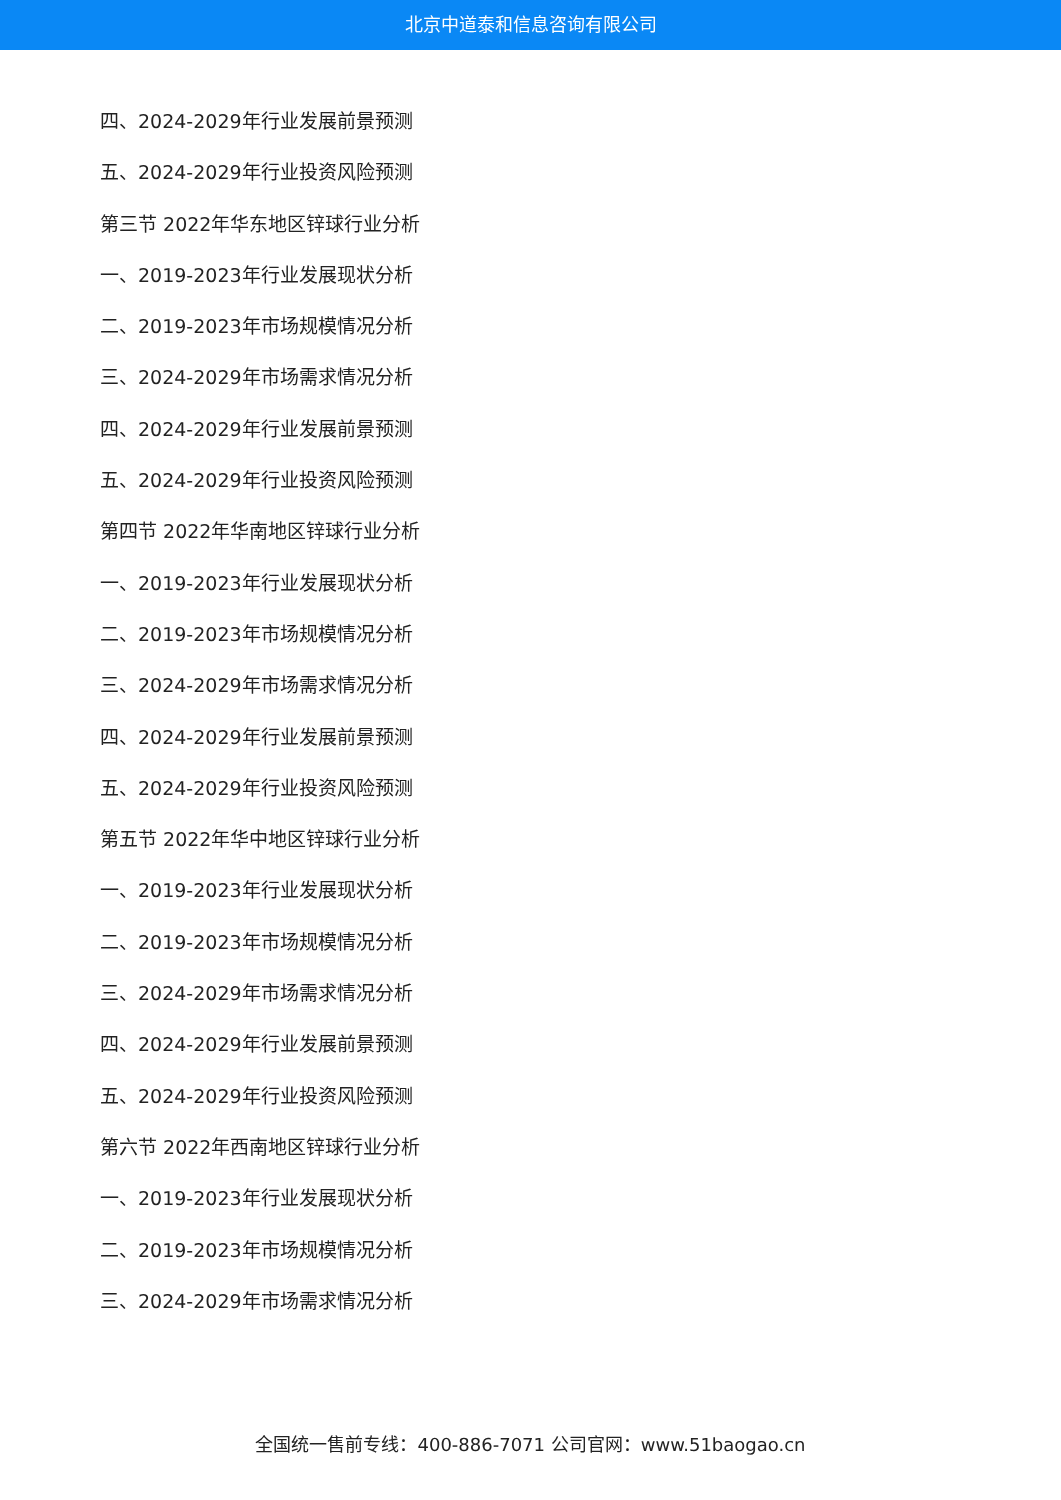北京中道泰和信息咨询有限公司
四、2024-2029年行业发展前景预测
五、2024-2029年行业投资风险预测
第三节 2022年华东地区锌球行业分析
一、2019-2023年行业发展现状分析
二、2019-2023年市场规模情况分析
三、2024-2029年市场需求情况分析
四、2024-2029年行业发展前景预测
五、2024-2029年行业投资风险预测
第四节 2022年华南地区锌球行业分析
一、2019-2023年行业发展现状分析
二、2019-2023年市场规模情况分析
三、2024-2029年市场需求情况分析
四、2024-2029年行业发展前景预测
五、2024-2029年行业投资风险预测
第五节 2022年华中地区锌球行业分析
一、2019-2023年行业发展现状分析
二、2019-2023年市场规模情况分析
三、2024-2029年市场需求情况分析
四、2024-2029年行业发展前景预测
五、2024-2029年行业投资风险预测
第六节 2022年西南地区锌球行业分析
一、2019-2023年行业发展现状分析
二、2019-2023年市场规模情况分析
三、2024-2029年市场需求情况分析
全国统一售前专线：400-886-7071 公司官网：www.51baogao.cn